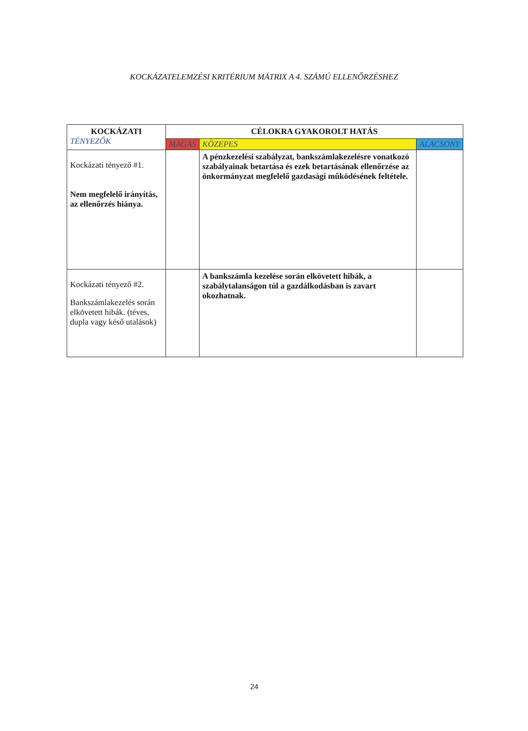KOCKÁZATELEMZÉSI KRITÉRIUM MÁTRIX A 4. SZÁMÚ ELLENŐRZÉSHEZ
| KOCKÁZATI TÉNYEZŐK | CÉLOKRA GYAKOROLT HATÁS | | |
| --- | --- | --- | --- |
| | MAGAS | KÖZEPES | ALACSONY |
| Kockázati tényező #1. Nem megfelelő irányítás, az ellenőrzés hiánya. | | A pénzkezelési szabályzat, bankszámlakezelésre vonatkozó szabályainak betartása és ezek betartásának ellenőrzése az önkormányzat megfelelő gazdasági működésének feltétele. | |
| Kockázati tényező #2. Bankszámlakezelés során elkövetett hibák. (téves, dupla vagy késő utalások) | | A bankszámla kezelése során elkövetett hibák, a szabálytalanságon túl a gazdálkodásban is zavart okozhatnak. | |
24